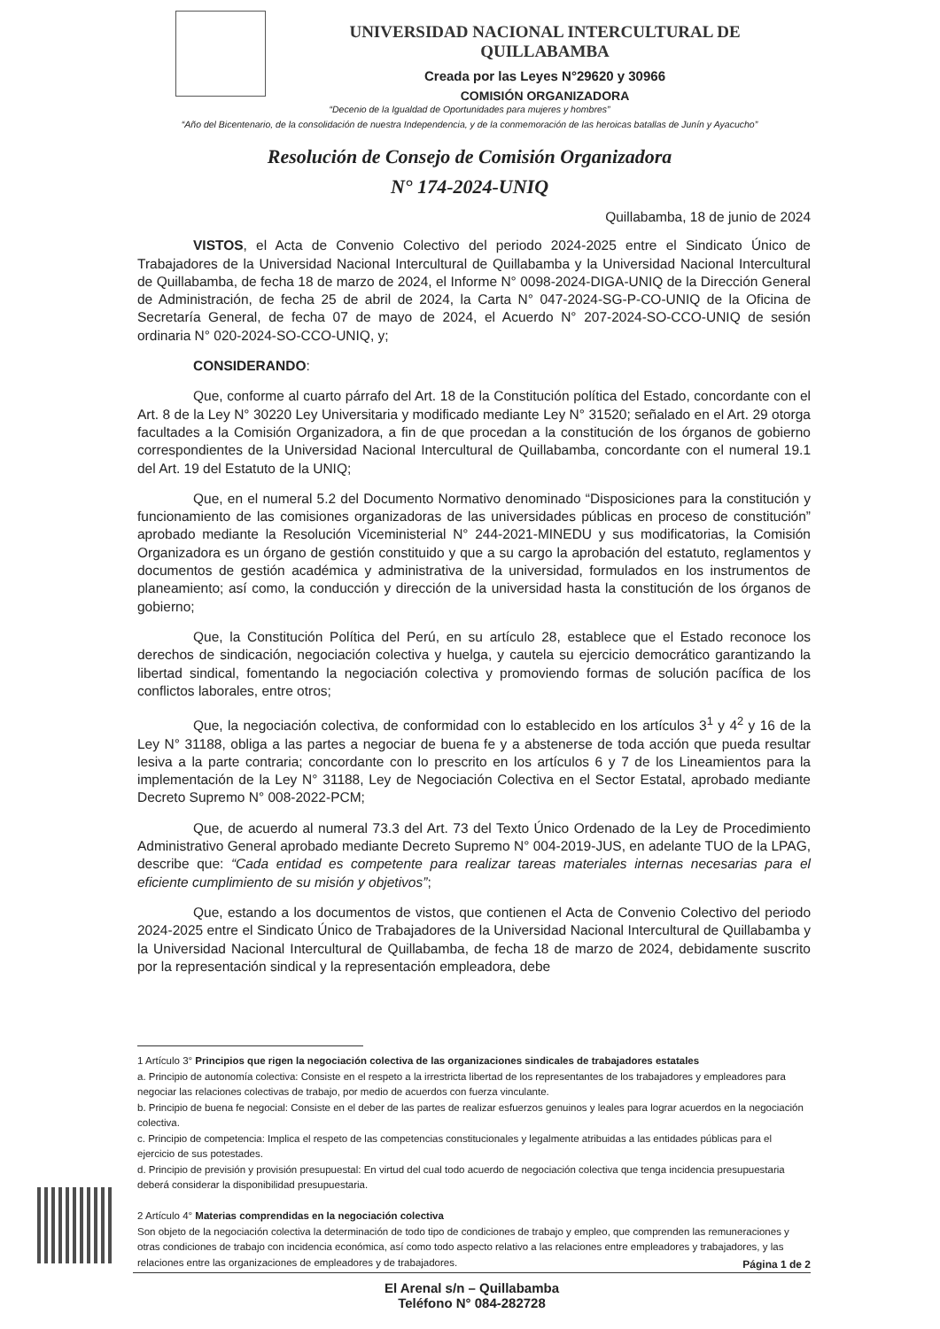UNIVERSIDAD NACIONAL INTERCULTURAL DE QUILLABAMBA
Creada por las Leyes N°29620 y 30966
COMISIÓN ORGANIZADORA
“Decenio de la Igualdad de Oportunidades para mujeres y hombres”
“Año del Bicentenario, de la consolidación de nuestra Independencia, y de la conmemoración de las heroicas batallas de Junín y Ayacucho”
Resolución de Consejo de Comisión Organizadora
N° 174-2024-UNIQ
Quillabamba, 18 de junio de 2024
VISTOS, el Acta de Convenio Colectivo del periodo 2024-2025 entre el Sindicato Único de Trabajadores de la Universidad Nacional Intercultural de Quillabamba y la Universidad Nacional Intercultural de Quillabamba, de fecha 18 de marzo de 2024, el Informe N° 0098-2024-DIGA-UNIQ de la Dirección General de Administración, de fecha 25 de abril de 2024, la Carta N° 047-2024-SG-P-CO-UNIQ de la Oficina de Secretaría General, de fecha 07 de mayo de 2024, el Acuerdo N° 207-2024-SO-CCO-UNIQ de sesión ordinaria N° 020-2024-SO-CCO-UNIQ, y;
CONSIDERANDO:
Que, conforme al cuarto párrafo del Art. 18 de la Constitución política del Estado, concordante con el Art. 8 de la Ley N° 30220 Ley Universitaria y modificado mediante Ley N° 31520; señalado en el Art. 29 otorga facultades a la Comisión Organizadora, a fin de que procedan a la constitución de los órganos de gobierno correspondientes de la Universidad Nacional Intercultural de Quillabamba, concordante con el numeral 19.1 del Art. 19 del Estatuto de la UNIQ;
Que, en el numeral 5.2 del Documento Normativo denominado “Disposiciones para la constitución y funcionamiento de las comisiones organizadoras de las universidades públicas en proceso de constitución” aprobado mediante la Resolución Viceministerial N° 244-2021-MINEDU y sus modificatorias, la Comisión Organizadora es un órgano de gestión constituido y que a su cargo la aprobación del estatuto, reglamentos y documentos de gestión académica y administrativa de la universidad, formulados en los instrumentos de planeamiento; así como, la conducción y dirección de la universidad hasta la constitución de los órganos de gobierno;
Que, la Constitución Política del Perú, en su artículo 28, establece que el Estado reconoce los derechos de sindicación, negociación colectiva y huelga, y cautela su ejercicio democrático garantizando la libertad sindical, fomentando la negociación colectiva y promoviendo formas de solución pacífica de los conflictos laborales, entre otros;
Que, la negociación colectiva, de conformidad con lo establecido en los artículos 3<sup>1</sup> y 4<sup>2</sup> y 16 de la Ley N° 31188, obliga a las partes a negociar de buena fe y a abstenerse de toda acción que pueda resultar lesiva a la parte contraria; concordante con lo prescrito en los artículos 6 y 7 de los Lineamientos para la implementación de la Ley N° 31188, Ley de Negociación Colectiva en el Sector Estatal, aprobado mediante Decreto Supremo N° 008-2022-PCM;
Que, de acuerdo al numeral 73.3 del Art. 73 del Texto Único Ordenado de la Ley de Procedimiento Administrativo General aprobado mediante Decreto Supremo N° 004-2019-JUS, en adelante TUO de la LPAG, describe que: “Cada entidad es competente para realizar tareas materiales internas necesarias para el eficiente cumplimiento de su misión y objetivos”;
Que, estando a los documentos de vistos, que contienen el Acta de Convenio Colectivo del periodo 2024-2025 entre el Sindicato Único de Trabajadores de la Universidad Nacional Intercultural de Quillabamba y la Universidad Nacional Intercultural de Quillabamba, de fecha 18 de marzo de 2024, debidamente suscrito por la representación sindical y la representación empleadora, debe
1 Artículo 3° Principios que rigen la negociación colectiva de las organizaciones sindicales de trabajadores estatales
a. Principio de autonomía colectiva: Consiste en el respeto a la irrestricta libertad de los representantes de los trabajadores y empleadores para negociar las relaciones colectivas de trabajo, por medio de acuerdos con fuerza vinculante.
b. Principio de buena fe negocial: Consiste en el deber de las partes de realizar esfuerzos genuinos y leales para lograr acuerdos en la negociación colectiva.
c. Principio de competencia: Implica el respeto de las competencias constitucionales y legalmente atribuidas a las entidades públicas para el ejercicio de sus potestades.
d. Principio de previsión y provisión presupuestal: En virtud del cual todo acuerdo de negociación colectiva que tenga incidencia presupuestaria deberá considerar la disponibilidad presupuestaria.
2 Artículo 4° Materias comprendidas en la negociación colectiva
Son objeto de la negociación colectiva la determinación de todo tipo de condiciones de trabajo y empleo, que comprenden las remuneraciones y otras condiciones de trabajo con incidencia económica, así como todo aspecto relativo a las relaciones entre empleadores y trabajadores, y las relaciones entre las organizaciones de empleadores y de trabajadores.
Página 1 de 2
El Arenal s/n – Quillabamba
Teléfono N° 084-282728